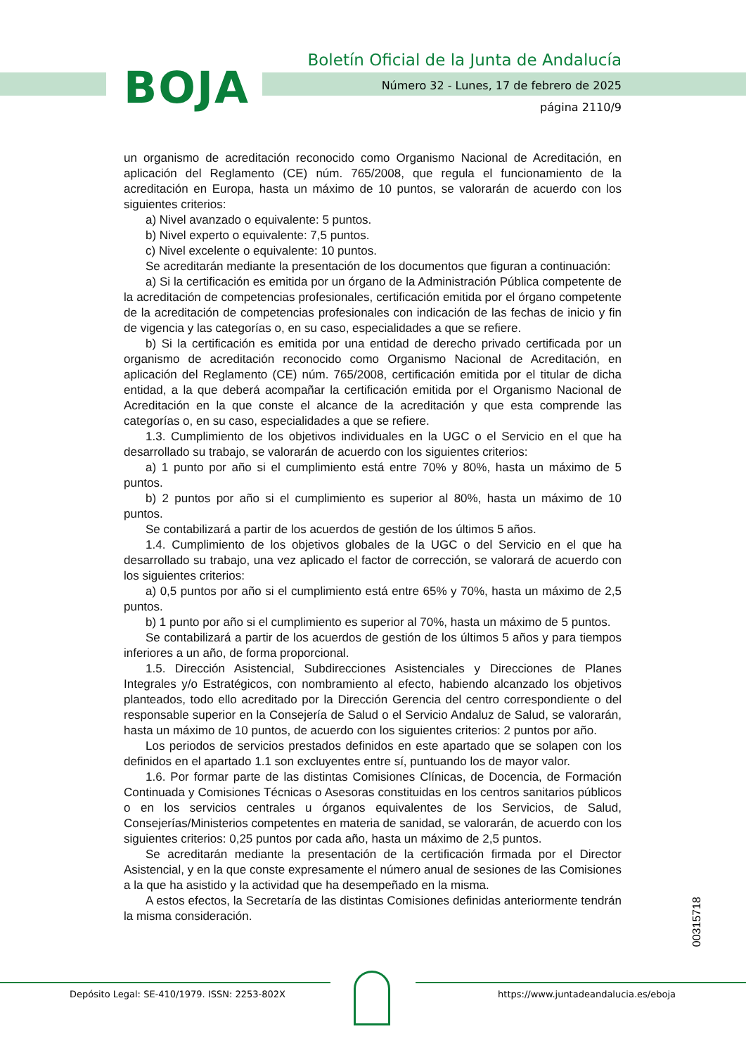BOJA
Boletín Oficial de la Junta de Andalucía
Número 32 - Lunes, 17 de febrero de 2025
página 2110/9
un organismo de acreditación reconocido como Organismo Nacional de Acreditación, en aplicación del Reglamento (CE) núm. 765/2008, que regula el funcionamiento de la acreditación en Europa, hasta un máximo de 10 puntos, se valorarán de acuerdo con los siguientes criterios:
a) Nivel avanzado o equivalente: 5 puntos.
b) Nivel experto o equivalente: 7,5 puntos.
c) Nivel excelente o equivalente: 10 puntos.
Se acreditarán mediante la presentación de los documentos que figuran a continuación:
a) Si la certificación es emitida por un órgano de la Administración Pública competente de la acreditación de competencias profesionales, certificación emitida por el órgano competente de la acreditación de competencias profesionales con indicación de las fechas de inicio y fin de vigencia y las categorías o, en su caso, especialidades a que se refiere.
b) Si la certificación es emitida por una entidad de derecho privado certificada por un organismo de acreditación reconocido como Organismo Nacional de Acreditación, en aplicación del Reglamento (CE) núm. 765/2008, certificación emitida por el titular de dicha entidad, a la que deberá acompañar la certificación emitida por el Organismo Nacional de Acreditación en la que conste el alcance de la acreditación y que esta comprende las categorías o, en su caso, especialidades a que se refiere.
1.3. Cumplimiento de los objetivos individuales en la UGC o el Servicio en el que ha desarrollado su trabajo, se valorarán de acuerdo con los siguientes criterios:
a) 1 punto por año si el cumplimiento está entre 70% y 80%, hasta un máximo de 5 puntos.
b) 2 puntos por año si el cumplimiento es superior al 80%, hasta un máximo de 10 puntos.
Se contabilizará a partir de los acuerdos de gestión de los últimos 5 años.
1.4. Cumplimiento de los objetivos globales de la UGC o del Servicio en el que ha desarrollado su trabajo, una vez aplicado el factor de corrección, se valorará de acuerdo con los siguientes criterios:
a) 0,5 puntos por año si el cumplimiento está entre 65% y 70%, hasta un máximo de 2,5 puntos.
b) 1 punto por año si el cumplimiento es superior al 70%, hasta un máximo de 5 puntos.
Se contabilizará a partir de los acuerdos de gestión de los últimos 5 años y para tiempos inferiores a un año, de forma proporcional.
1.5. Dirección Asistencial, Subdirecciones Asistenciales y Direcciones de Planes Integrales y/o Estratégicos, con nombramiento al efecto, habiendo alcanzado los objetivos planteados, todo ello acreditado por la Dirección Gerencia del centro correspondiente o del responsable superior en la Consejería de Salud o el Servicio Andaluz de Salud, se valorarán, hasta un máximo de 10 puntos, de acuerdo con los siguientes criterios: 2 puntos por año.
Los periodos de servicios prestados definidos en este apartado que se solapen con los definidos en el apartado 1.1 son excluyentes entre sí, puntuando los de mayor valor.
1.6. Por formar parte de las distintas Comisiones Clínicas, de Docencia, de Formación Continuada y Comisiones Técnicas o Asesoras constituidas en los centros sanitarios públicos o en los servicios centrales u órganos equivalentes de los Servicios, de Salud, Consejerías/Ministerios competentes en materia de sanidad, se valorarán, de acuerdo con los siguientes criterios: 0,25 puntos por cada año, hasta un máximo de 2,5 puntos.
Se acreditarán mediante la presentación de la certificación firmada por el Director Asistencial, y en la que conste expresamente el número anual de sesiones de las Comisiones a la que ha asistido y la actividad que ha desempeñado en la misma.
A estos efectos, la Secretaría de las distintas Comisiones definidas anteriormente tendrán la misma consideración.
00315718
Depósito Legal: SE-410/1979. ISSN: 2253-802X
https://www.juntadeandalucia.es/eboja